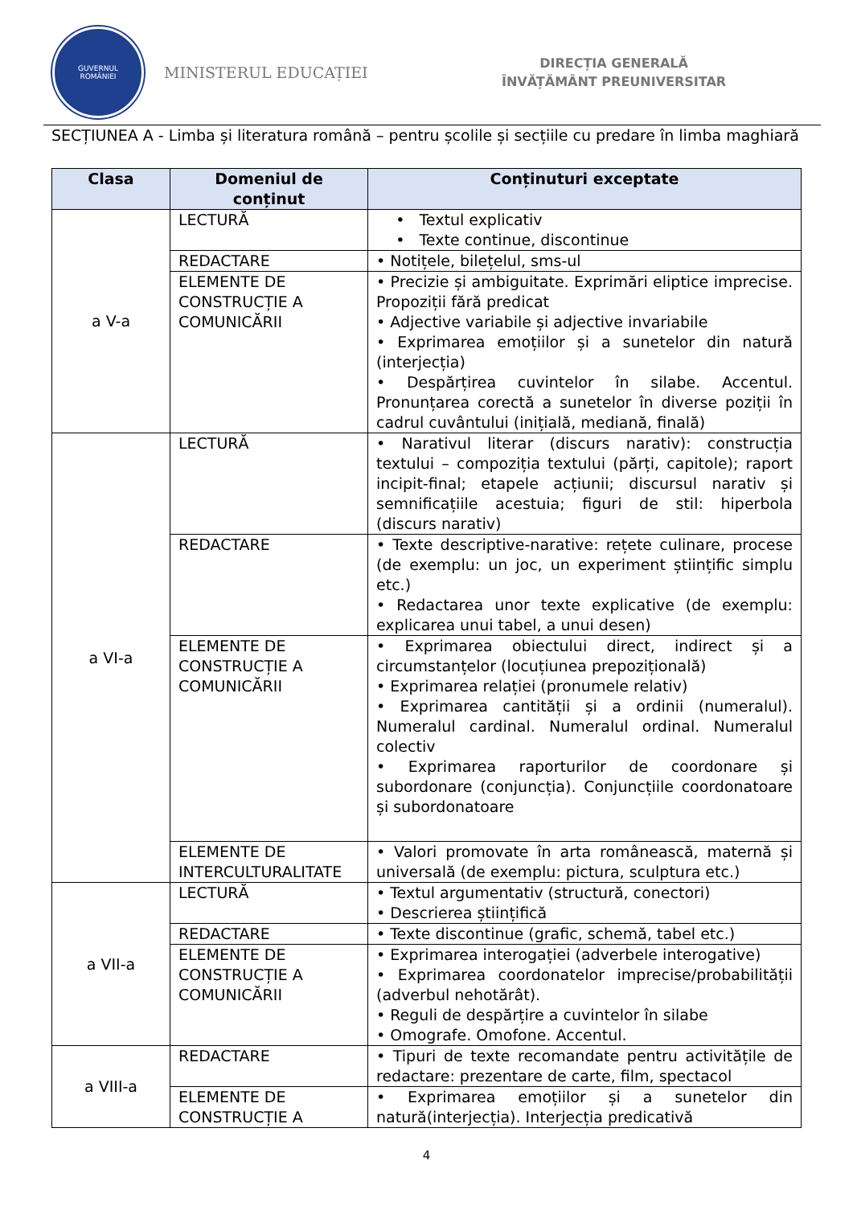GUVERNUL
ROMÂNIEI
MINISTERUL EDUCAȚIEI
DIRECȚIA GENERALĂ
ÎNVĂȚĂMÂNT PREUNIVERSITAR
SECȚIUNEA A - Limba și literatura română – pentru școlile și secțiile cu predare în limba maghiară
| Clasa | Domeniul de conținut | Conținuturi exceptate |
| --- | --- | --- |
| a V-a | LECTURĂ | • Textul explicativ • Texte continue, discontinue |
| | REDACTARE | • Notițele, bilețelul, sms-ul |
| | ELEMENTE DE CONSTRUCȚIE A COMUNICĂRII | • Precizie și ambiguitate. Exprimări eliptice imprecise. Propoziții fără predicat • Adjective variabile și adjective invariabile • Exprimarea emoțiilor și a sunetelor din natură (interjecția) • Despărțirea cuvintelor în silabe. Accentul. Pronunțarea corectă a sunetelor în diverse poziții în cadrul cuvântului (inițială, mediană, finală) |
| a VI-a | LECTURĂ | • Narativul literar (discurs narativ): construcția textului – compoziția textului (părți, capitole); raport incipit-final; etapele acțiunii; discursul narativ și semnificațiile acestuia; figuri de stil: hiperbola (discurs narativ) |
| | REDACTARE | • Texte descriptive-narative: rețete culinare, procese (de exemplu: un joc, un experiment științific simplu etc.) • Redactarea unor texte explicative (de exemplu: explicarea unui tabel, a unui desen) |
| | ELEMENTE DE CONSTRUCȚIE A COMUNICĂRII | • Exprimarea obiectului direct, indirect și a circumstanțelor (locuțiunea prepozițională) • Exprimarea relației (pronumele relativ) • Exprimarea cantității și a ordinii (numeralul). Numeralul cardinal. Numeralul ordinal. Numeralul colectiv • Exprimarea raporturilor de coordonare și subordonare (conjuncția). Conjuncțiile coordonatoare și subordonatoare |
| | ELEMENTE DE INTERCULTURALITATE | • Valori promovate în arta românească, maternă și universală (de exemplu: pictura, sculptura etc.) |
| a VII-a | LECTURĂ | • Textul argumentativ (structură, conectori) • Descrierea științifică |
| | REDACTARE | • Texte discontinue (grafic, schemă, tabel etc.) |
| | ELEMENTE DE CONSTRUCȚIE A COMUNICĂRII | • Exprimarea interogației (adverbele interogative) • Exprimarea coordonatelor imprecise/probabilității (adverbul nehotărât). • Reguli de despărțire a cuvintelor în silabe • Omografe. Omofone. Accentul. |
| a VIII-a | REDACTARE | • Tipuri de texte recomandate pentru activitățile de redactare: prezentare de carte, film, spectacol |
| | ELEMENTE DE CONSTRUCȚIE A | • Exprimarea emoțiilor și a sunetelor din natură(interjecția). Interjecția predicativă |
4